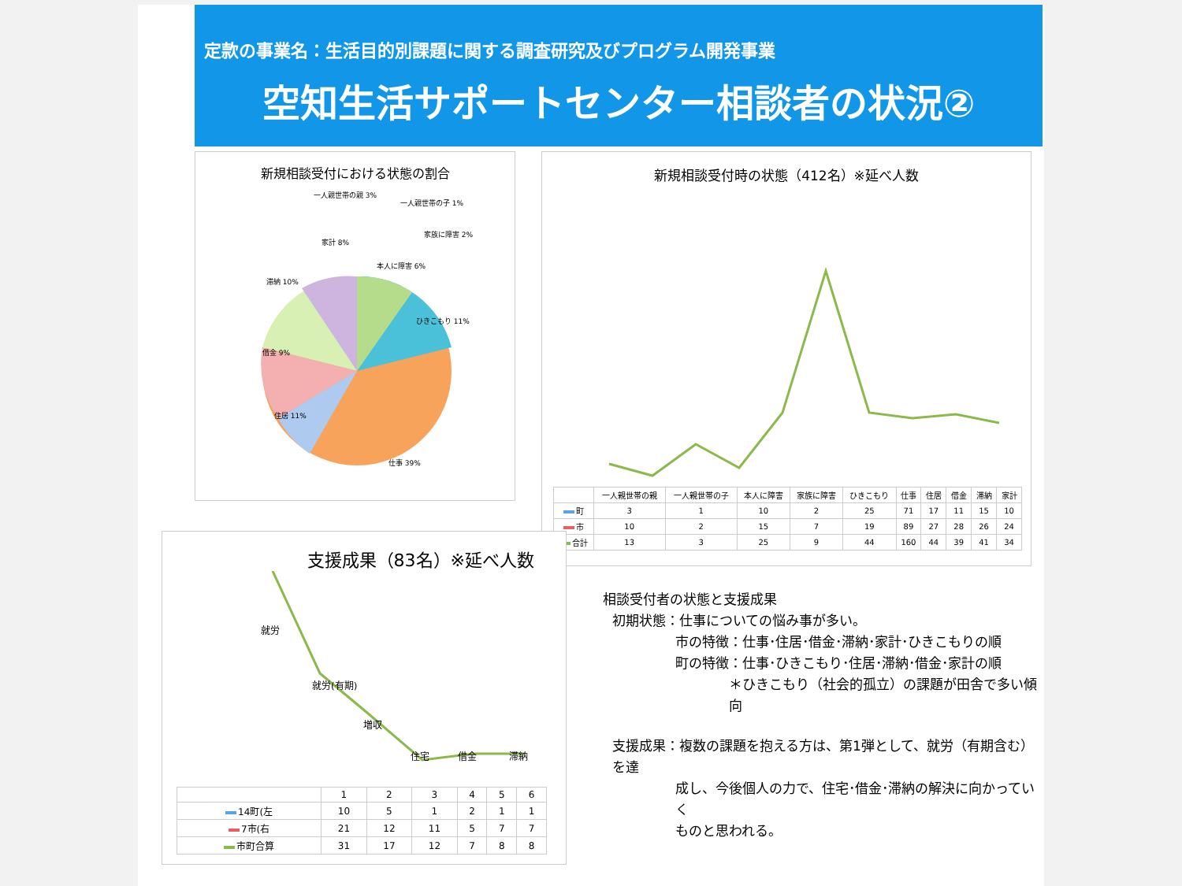定款の事業名：生活目的別課題に関する調査研究及びプログラム開発事業
空知生活サポートセンター相談者の状況②
新規相談受付における状態の割合
一人親世帯の親 3%
一人親世帯の子 1%
家族に障害 2%
本人に障害 6%
ひきこもり 11%
滞納 10%
家計 8%
借金 9%
住居 11%
仕事 39%
新規相談受付時の状態（412名）※延べ人数
| | 一人親世帯の親 | 一人親世帯の子 | 本人に障害 | 家族に障害 | ひきこもり | 仕事 | 住居 | 借金 | 滞納 | 家計 |
| --- | --- | --- | --- | --- | --- | --- | --- | --- | --- | --- |
| 町 | 3 | 1 | 10 | 2 | 25 | 71 | 17 | 11 | 15 | 10 |
| 市 | 10 | 2 | 15 | 7 | 19 | 89 | 27 | 28 | 26 | 24 |
| 合計 | 13 | 3 | 25 | 9 | 44 | 160 | 44 | 39 | 41 | 34 |
支援成果（83名）※延べ人数
就労
就労(有期)
増収
住宅
借金
滞納
| | 1 | 2 | 3 | 4 | 5 | 6 |
| --- | --- | --- | --- | --- | --- | --- |
| 14町(左 | 10 | 5 | 1 | 2 | 1 | 1 |
| 7市(右 | 21 | 12 | 11 | 5 | 7 | 7 |
| 市町合算 | 31 | 17 | 12 | 7 | 8 | 8 |
相談受付者の状態と支援成果
初期状態：仕事についての悩み事が多い。
市の特徴：仕事･住居･借金･滞納･家計･ひきこもりの順
町の特徴：仕事･ひきこもり･住居･滞納･借金･家計の順
＊ひきこもり（社会的孤立）の課題が田舎で多い傾向
支援成果：複数の課題を抱える方は、第1弾として、就労（有期含む）を達
成し、今後個人の力で、住宅･借金･滞納の解決に向かっていく
ものと思われる。